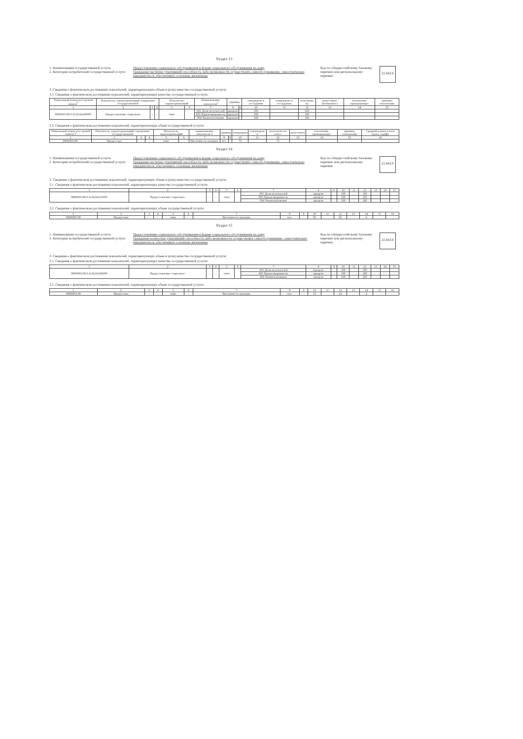Раздел 13
1. Наименование государственной услуги
2. Категории потребителей государственной услуги
Предоставление социального обслуживания в форме социального обслуживания на дому
Граждание частично утративший способность либо возможности осуществлять самообслуживание, самостоятельно передвигаться, обеспечивать основные жизненные
Код по общероссийскому базовому перечню или региональному перечню
22.043.0
3. Сведения о фактическом достижении показателей, характеризующих объем и (или) качество государственной услуги:
3.1. Сведения о фактическом достижении показателей, характеризующих качество государственной услуги:
| Уникальный номер реестровой записи<sup>3</sup> | Показатель, характеризующий содержание государственной | | | Показатель, характеризующий | | Наименование показателя<sup>3</sup> | единица | | утверждено в госзадании | утверждено в госзадании | исполнено на | допустимое (возможное) | отклонение, превышающее | причина отклонения |
| --- | --- | --- | --- | --- | --- | --- | --- | --- | --- | --- | --- | --- | --- | --- |
| 1 | 2 | 3 | 4 | 5 | 6 | 7 | 8 | 9 | 10 | 11 | 12 | 13 | 14 | 15 |
| 880000О.99.0.АЭ22АА28000 | Предоставление социально- | - | - | очно | | 001 Доля получателей | процент | | 100 | | 100 | | | |
| | | | | | | 003 Удовлетворенность | процент | | 100 | | 100 | | | |
| | | | | | | 004 Укомплектование | процент | | 100 | | 100 | | | |
3.2. Сведения о фактическом достижении показателей, характеризующих объем государственной услуги:
| Уникальный номер реестровой записи 3 | Показатель, характеризующий содержание государственной | | | Показатель, характеризующий | | наименование показателя 3 | единица | | утверждено | утверждено в | исполнено на отчет- | допустимое | отклонение, превышающее | причина отклонения | Средний размер платы (цена, тариф) |
| --- | --- | --- | --- | --- | --- | --- | --- | --- | --- | --- | --- | --- | --- | --- | --- |
| 1 | 2 | 3 | 4 | 5 | 6 | 7 | 8 | 9 | 10 | 11 | 12 | 13 | 14 | 15 | 16 |
| 880000О.99. | Предоставл | - | - | очно | - | Численность граждан, | чел. | | 75 | | 75 | | | | |
Раздел 14
1. Наименование государственной услуги
2. Категории потребителей государственной услуги
Предоставление социального обслуживания в форме социального обслуживания на дому
Граждание частично утративший способность либо возможности осуществлять самообслуживание, самостоятельно передвигаться, обеспечивать основные жизненные
Код по общероссийскому базовому перечню или региональному перечню
22.043.0
3. Сведения о фактическом достижении показателей, характеризующих объем и (или) качество государственной услуги:
3.1. Сведения о фактическом достижении показателей, характеризующих качество государственной услуги:
| 1 | 2 | 3 | 4 | 5 | 6 | 7 | 8 | 9 | 10 | 11 | 12 | 13 | 14 | 15 |
| 880000О.99.0.АЭ22АА33000 | Предоставление социально- | - | - | очно | | 001 Доля получателей | процент | | 100 | | 100 | | | |
| | | | | | | 003 Удовлетворенность | процент | | 100 | | 100 | | | |
| | | | | | | 004 Укомплектование | процент | | 100 | | 100 | | | |
3.2. Сведения о фактическом достижении показателей, характеризующих объем государственной услуги:
| 1 | 2 | 3 | 4 | 5 | 6 | 7 | 8 | 9 | 10 | 11 | 12 | 13 | 14 | 15 | 16 |
| 880000О.99 | Предоставл | - | - | очно | - | Численность граждан, | чел. | | 50 | | 56 | | 6 | | |
Раздел 15
1. Наименование государственной услуги
2. Категории потребителей государственной услуги
Предоставление социального обслуживания в форме социального обслуживания на дому
Граждание полностью утративший способность либо возможности осуществлять самообслуживание, самостоятельно передвигаться, обеспечивать основные жизненные
Код по общероссийскому базовому перечню или региональному перечню
22.043.0
3. Сведения о фактическом достижении показателей, характеризующих объем и (или) качество государственной услуги:
3.1. Сведения о фактическом достижении показателей, характеризующих качество государственной услуги:
| 1 | 2 | 3 | 4 | 5 | 6 | 7 | 8 | 9 | 10 | 11 | 12 | 13 | 14 | 15 |
| 880000О.99.0.АЭ22АА06000 | Предоставление социально- | - | - | очно | | 001 Доля получателей | процент | | 100 | | 100 | | | |
| | | | | | | 003 Удовлетворенность | процент | | 100 | | 100 | | | |
| | | | | | | 004 Укомплектование | процент | | 100 | | 100 | | | |
3.2. Сведения о фактическом достижении показателей, характеризующих объем государственной услуги:
| 1 | 2 | 3 | 4 | 5 | 6 | 7 | 8 | 9 | 10 | 11 | 12 | 13 | 14 | 15 | 16 |
| 880000О.99 | Предоставл | - | - | очно | - | Численность граждан, | чел. | | 12 | | 14 | | 2 | | |